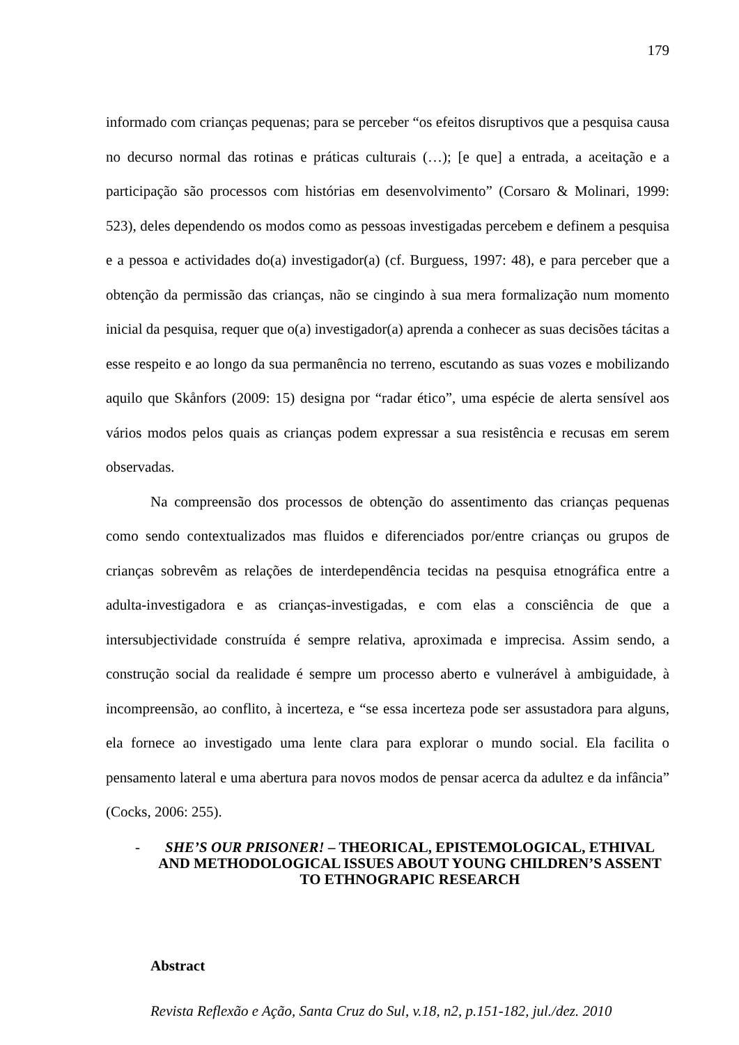179
informado com crianças pequenas; para se perceber “os efeitos disruptivos que a pesquisa causa no decurso normal das rotinas e práticas culturais (…); [e que] a entrada, a aceitação e a participação são processos com histórias em desenvolvimento” (Corsaro & Molinari, 1999: 523), deles dependendo os modos como as pessoas investigadas percebem e definem a pesquisa e a pessoa e actividades do(a) investigador(a) (cf. Burguess, 1997: 48), e para perceber que a obtenção da permissão das crianças, não se cingindo à sua mera formalização num momento inicial da pesquisa, requer que o(a) investigador(a) aprenda a conhecer as suas decisões tácitas a esse respeito e ao longo da sua permanência no terreno, escutando as suas vozes e mobilizando aquilo que Skånfors (2009: 15) designa por “radar ético”, uma espécie de alerta sensível aos vários modos pelos quais as crianças podem expressar a sua resistência e recusas em serem observadas.
Na compreensão dos processos de obtenção do assentimento das crianças pequenas como sendo contextualizados mas fluidos e diferenciados por/entre crianças ou grupos de crianças sobrevêm as relações de interdependência tecidas na pesquisa etnográfica entre a adulta-investigadora e as crianças-investigadas, e com elas a consciência de que a intersubjectividade construída é sempre relativa, aproximada e imprecisa. Assim sendo, a construção social da realidade é sempre um processo aberto e vulnerável à ambiguidade, à incompreensão, ao conflito, à incerteza, e “se essa incerteza pode ser assustadora para alguns, ela fornece ao investigado uma lente clara para explorar o mundo social. Ela facilita o pensamento lateral e uma abertura para novos modos de pensar acerca da adultez e da infância” (Cocks, 2006: 255).
- SHE’S OUR PRISONER! – THEORICAL, EPISTEMOLOGICAL, ETHIVAL AND METHODOLOGICAL ISSUES ABOUT YOUNG CHILDREN’S ASSENT TO ETHNOGRAPIC RESEARCH
Abstract
Revista Reflexão e Ação, Santa Cruz do Sul, v.18, n2, p.151-182, jul./dez. 2010